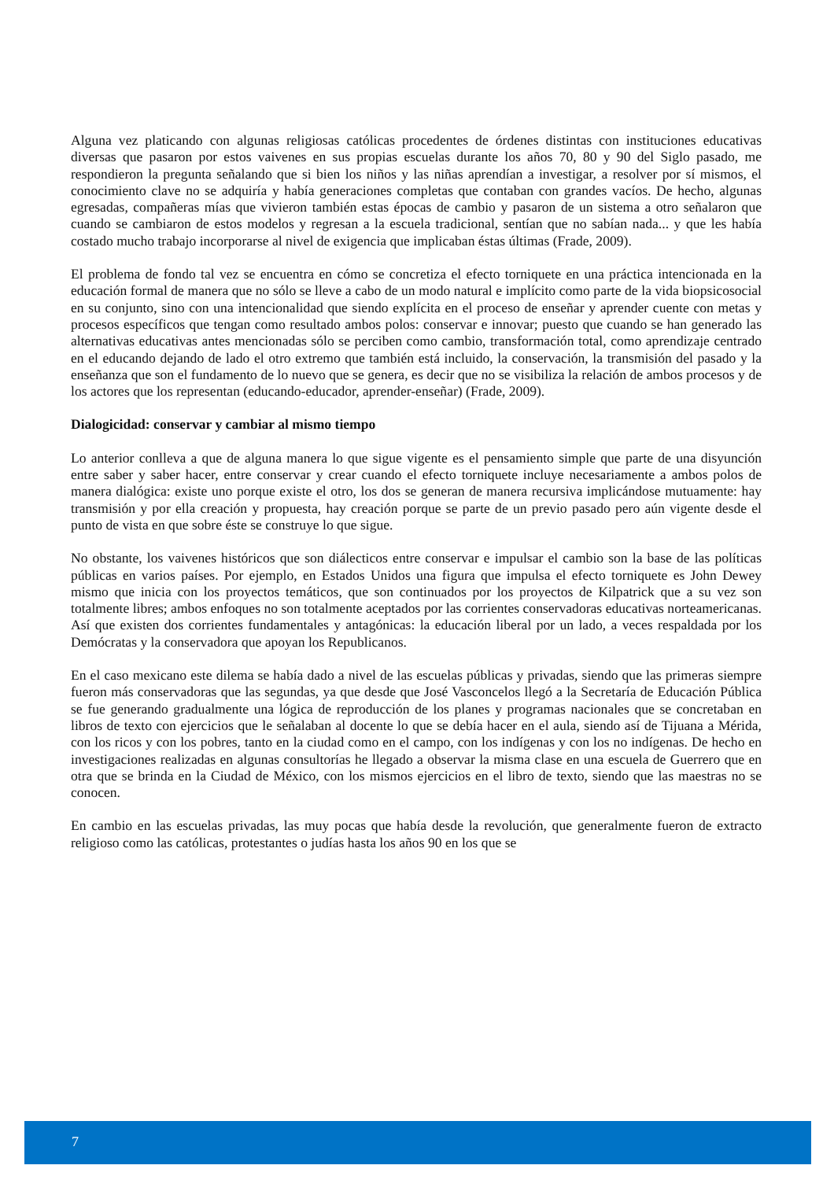Alguna vez platicando con algunas religiosas católicas procedentes de órdenes distintas con instituciones educativas diversas que pasaron por estos vaivenes en sus propias escuelas durante los años 70, 80 y 90 del Siglo pasado, me respondieron la pregunta señalando que si bien los niños y las niñas aprendían a investigar, a resolver por sí mismos, el conocimiento clave no se adquiría y había generaciones completas que contaban con grandes vacíos. De hecho, algunas egresadas, compañeras mías que vivieron también estas épocas de cambio y pasaron de un sistema a otro señalaron que cuando se cambiaron de estos modelos y regresan a la escuela tradicional, sentían que no sabían nada... y que les había costado mucho trabajo incorporarse al nivel de exigencia que implicaban éstas últimas (Frade, 2009).
El problema de fondo tal vez se encuentra en cómo se concretiza el efecto torniquete en una práctica intencionada en la educación formal de manera que no sólo se lleve a cabo de un modo natural e implícito como parte de la vida biopsicosocial en su conjunto, sino con una intencionalidad que siendo explícita en el proceso de enseñar y aprender cuente con metas y procesos específicos que tengan como resultado ambos polos: conservar e innovar; puesto que cuando se han generado las alternativas educativas antes mencionadas sólo se perciben como cambio, transformación total, como aprendizaje centrado en el educando dejando de lado el otro extremo que también está incluido, la conservación, la transmisión del pasado y la enseñanza que son el fundamento de lo nuevo que se genera, es decir que no se visibiliza la relación de ambos procesos y de los actores que los representan (educando-educador, aprender-enseñar) (Frade, 2009).
Dialogicidad: conservar y cambiar al mismo tiempo
Lo anterior conlleva a que de alguna manera lo que sigue vigente es el pensamiento simple que parte de una disyunción entre saber y saber hacer, entre conservar y crear cuando el efecto torniquete incluye necesariamente a ambos polos de manera dialógica: existe uno porque existe el otro, los dos se generan de manera recursiva implicándose mutuamente: hay transmisión y por ella creación y propuesta, hay creación porque se parte de un previo pasado pero aún vigente desde el punto de vista en que sobre éste se construye lo que sigue.
No obstante, los vaivenes históricos que son diálecticos entre conservar e impulsar el cambio son la base de las políticas públicas en varios países. Por ejemplo, en Estados Unidos una figura que impulsa el efecto torniquete es John Dewey mismo que inicia con los proyectos temáticos, que son continuados por los proyectos de Kilpatrick que a su vez son totalmente libres; ambos enfoques no son totalmente aceptados por las corrientes conservadoras educativas norteamericanas. Así que existen dos corrientes fundamentales y antagónicas: la educación liberal por un lado, a veces respaldada por los Demócratas y la conservadora que apoyan los Republicanos.
En el caso mexicano este dilema se había dado a nivel de las escuelas públicas y privadas, siendo que las primeras siempre fueron más conservadoras que las segundas, ya que desde que José Vasconcelos llegó a la Secretaría de Educación Pública se fue generando gradualmente una lógica de reproducción de los planes y programas nacionales que se concretaban en libros de texto con ejercicios que le señalaban al docente lo que se debía hacer en el aula, siendo así de Tijuana a Mérida, con los ricos y con los pobres, tanto en la ciudad como en el campo, con los indígenas y con los no indígenas. De hecho en investigaciones realizadas en algunas consultorías he llegado a observar la misma clase en una escuela de Guerrero que en otra que se brinda en la Ciudad de México, con los mismos ejercicios en el libro de texto, siendo que las maestras no se conocen.
En cambio en las escuelas privadas, las muy pocas que había desde la revolución, que generalmente fueron de extracto religioso como las católicas, protestantes o judías hasta los años 90 en los que se
7